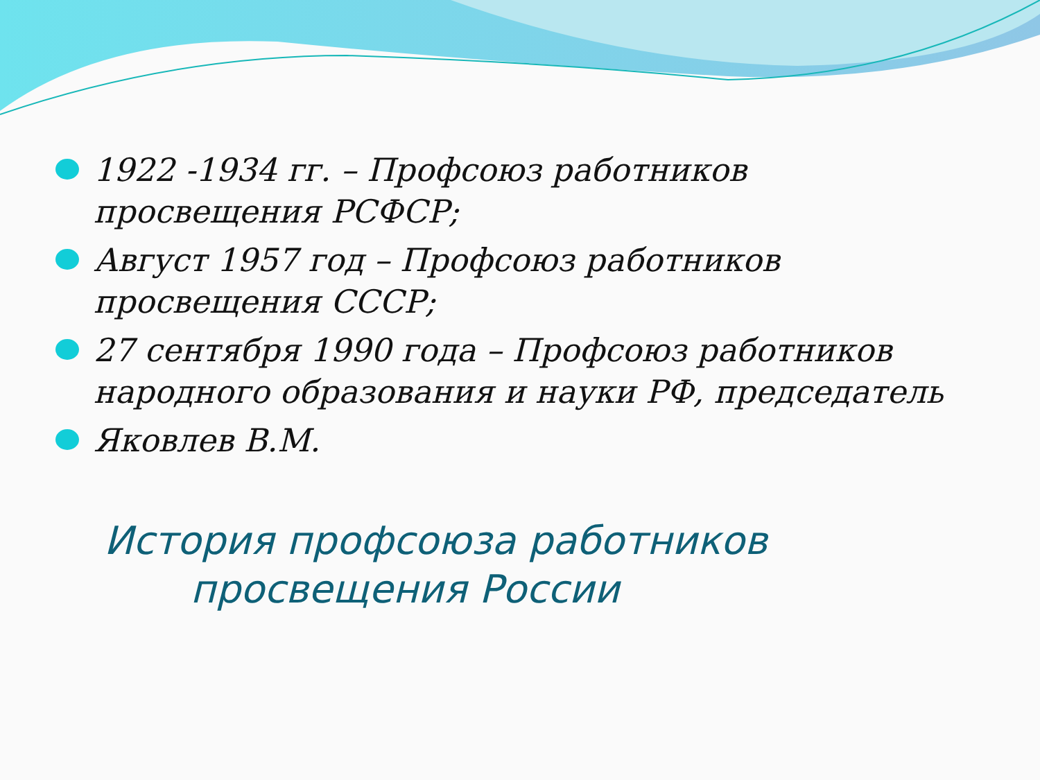1922 -1934 гг. – Профсоюз работников просвещения РСФСР;
Август 1957 год – Профсоюз работников просвещения СССР;
27 сентября 1990 года – Профсоюз работников народного образования и науки РФ, председатель
Яковлев В.М.
История профсоюза работников
просвещения России